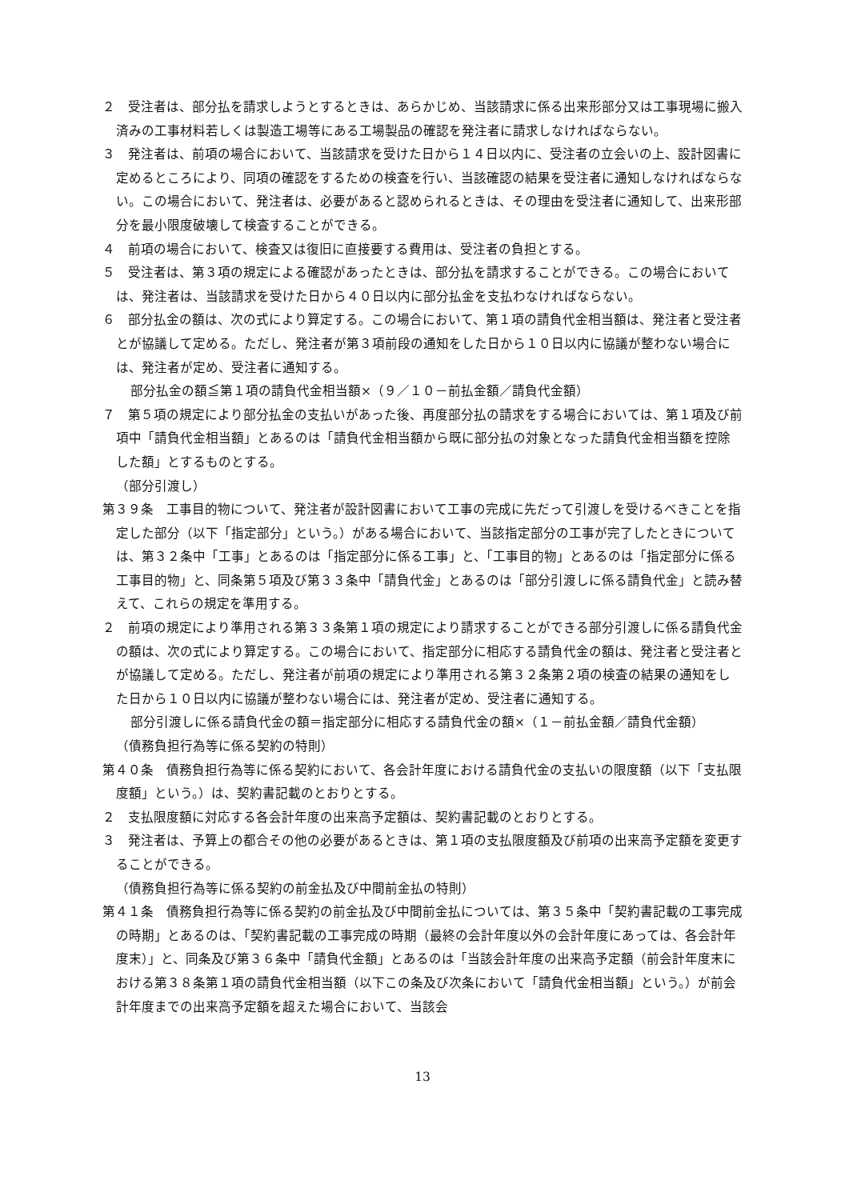２　受注者は、部分払を請求しようとするときは、あらかじめ、当該請求に係る出来形部分又は工事現場に搬入済みの工事材料若しくは製造工場等にある工場製品の確認を発注者に請求しなければならない。
３　発注者は、前項の場合において、当該請求を受けた日から１４日以内に、受注者の立会いの上、設計図書に定めるところにより、同項の確認をするための検査を行い、当該確認の結果を受注者に通知しなければならない。この場合において、発注者は、必要があると認められるときは、その理由を受注者に通知して、出来形部分を最小限度破壊して検査することができる。
４　前項の場合において、検査又は復旧に直接要する費用は、受注者の負担とする。
５　受注者は、第３項の規定による確認があったときは、部分払を請求することができる。この場合においては、発注者は、当該請求を受けた日から４０日以内に部分払金を支払わなければならない。
６　部分払金の額は、次の式により算定する。この場合において、第１項の請負代金相当額は、発注者と受注者とが協議して定める。ただし、発注者が第３項前段の通知をした日から１０日以内に協議が整わない場合には、発注者が定め、受注者に通知する。
部分払金の額≦第１項の請負代金相当額×（９／１０－前払金額／請負代金額）
７　第５項の規定により部分払金の支払いがあった後、再度部分払の請求をする場合においては、第１項及び前項中「請負代金相当額」とあるのは「請負代金相当額から既に部分払の対象となった請負代金相当額を控除した額」とするものとする。
（部分引渡し）
第３９条　工事目的物について、発注者が設計図書において工事の完成に先だって引渡しを受けるべきことを指定した部分（以下「指定部分」という。）がある場合において、当該指定部分の工事が完了したときについては、第３２条中「工事」とあるのは「指定部分に係る工事」と、「工事目的物」とあるのは「指定部分に係る工事目的物」と、同条第５項及び第３３条中「請負代金」とあるのは「部分引渡しに係る請負代金」と読み替えて、これらの規定を準用する。
２　前項の規定により準用される第３３条第１項の規定により請求することができる部分引渡しに係る請負代金の額は、次の式により算定する。この場合において、指定部分に相応する請負代金の額は、発注者と受注者とが協議して定める。ただし、発注者が前項の規定により準用される第３２条第２項の検査の結果の通知をした日から１０日以内に協議が整わない場合には、発注者が定め、受注者に通知する。
部分引渡しに係る請負代金の額＝指定部分に相応する請負代金の額×（１－前払金額／請負代金額）
（債務負担行為等に係る契約の特則）
第４０条　債務負担行為等に係る契約において、各会計年度における請負代金の支払いの限度額（以下「支払限度額」という。）は、契約書記載のとおりとする。
２　支払限度額に対応する各会計年度の出来高予定額は、契約書記載のとおりとする。
３　発注者は、予算上の都合その他の必要があるときは、第１項の支払限度額及び前項の出来高予定額を変更することができる。
（債務負担行為等に係る契約の前金払及び中間前金払の特則）
第４１条　債務負担行為等に係る契約の前金払及び中間前金払については、第３５条中「契約書記載の工事完成の時期」とあるのは、「契約書記載の工事完成の時期（最終の会計年度以外の会計年度にあっては、各会計年度末）」と、同条及び第３６条中「請負代金額」とあるのは「当該会計年度の出来高予定額（前会計年度末における第３８条第１項の請負代金相当額（以下この条及び次条において「請負代金相当額」という。）が前会計年度までの出来高予定額を超えた場合において、当該会
13